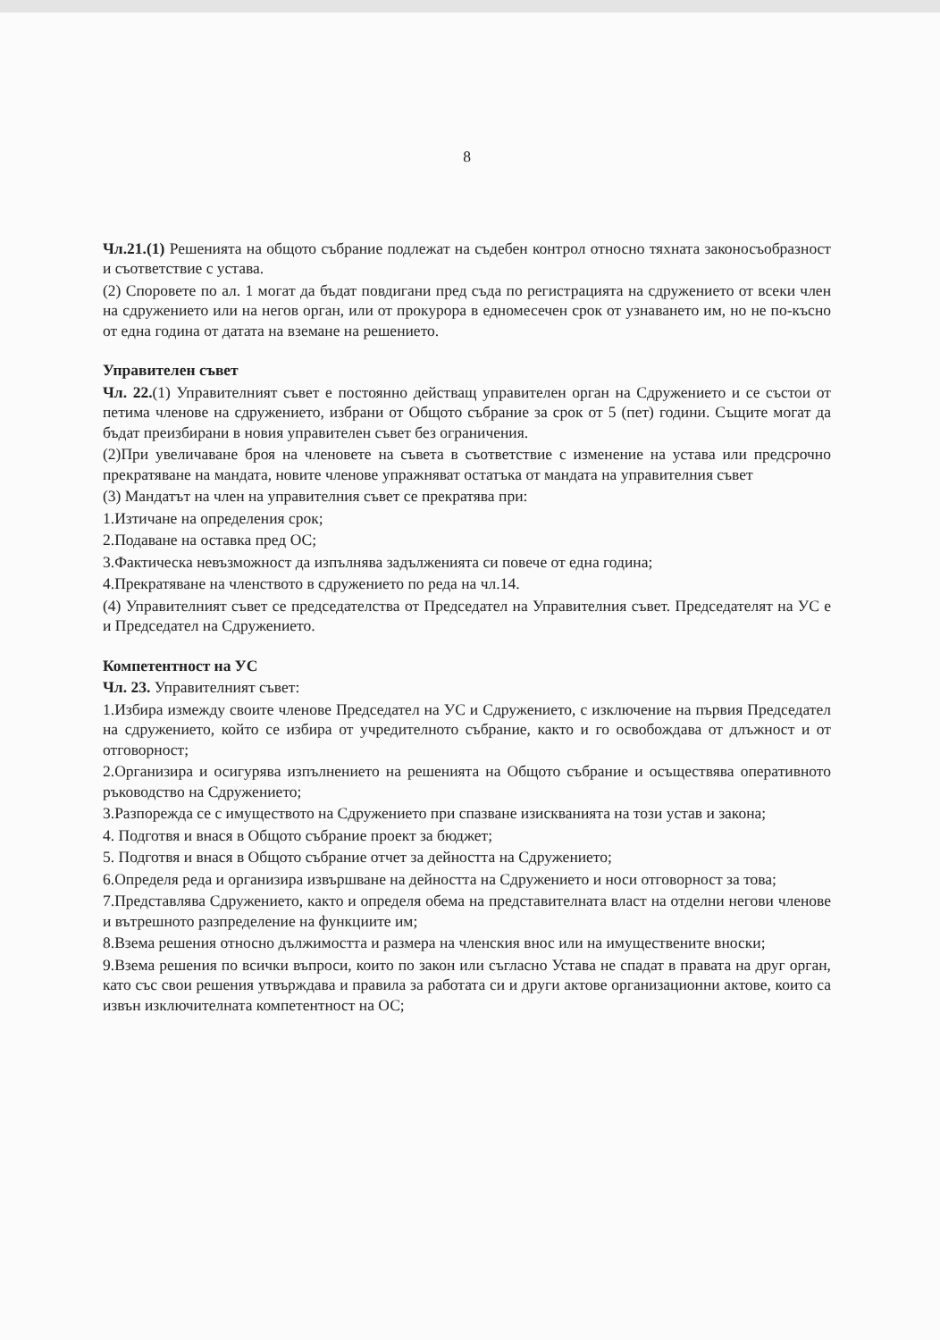8
Чл.21.(1) Решенията на общото събрание подлежат на съдебен контрол относно тяхната законосъобразност и съответствие с устава.
(2) Споровете по ал. 1 могат да бъдат повдигани пред съда по регистрацията на сдружението от всеки член на сдружението или на негов орган, или от прокурора в едномесечен срок от узнаването им, но не по-късно от една година от датата на вземане на решението.
Управителен съвет
Чл. 22.(1) Управителният съвет е постоянно действащ управителен орган на Сдружението и се състои от петима членове на сдружението, избрани от Общото събрание за срок от 5 (пет) години. Същите могат да бъдат преизбирани в новия управителен съвет без ограничения.
(2)При увеличаване броя на членовете на съвета в съответствие с изменение на устава или предсрочно прекратяване на мандата, новите членове упражняват остатъка от мандата на управителния съвет
(3) Мандатът на член на управителния съвет се прекратява при:
1.Изтичане на определения срок;
2.Подаване на оставка пред ОС;
3.Фактическа невъзможност да изпълнява задълженията си повече от една година;
4.Прекратяване на членството в сдружението по реда на чл.14.
(4) Управителният съвет се председателства от Председател на Управителния съвет. Председателят на УС е и Председател на Сдружението.
Компетентност на УС
Чл. 23. Управителният съвет:
1.Избира измежду своите членове Председател на УС и Сдружението, с изключение на първия Председател на сдружението, който се избира от учредителното събрание, както и го освобождава от длъжност и от отговорност;
2.Организира и осигурява изпълнението на решенията на Общото събрание и осъществява оперативното ръководство на Сдружението;
3.Разпорежда се с имуществото на Сдружението при спазване изискванията на този устав и закона;
4. Подготвя и внася в Общото събрание проект за бюджет;
5. Подготвя и внася в Общото събрание отчет за дейността на Сдружението;
6.Определя реда и организира извършване на дейността на Сдружението и носи отговорност за това;
7.Представлява Сдружението, както и определя обема на представителната власт на отделни негови членове и вътрешното разпределение на функциите им;
8.Взема решения относно дължимостта и размера на членския внос или на имуществените вноски;
9.Взема решения по всички въпроси, които по закон или съгласно Устава не спадат в правата на друг орган, като със свои решения утвърждава и правила за работата си и други актове организационни актове, които са извън изключителната компетентност на ОС;